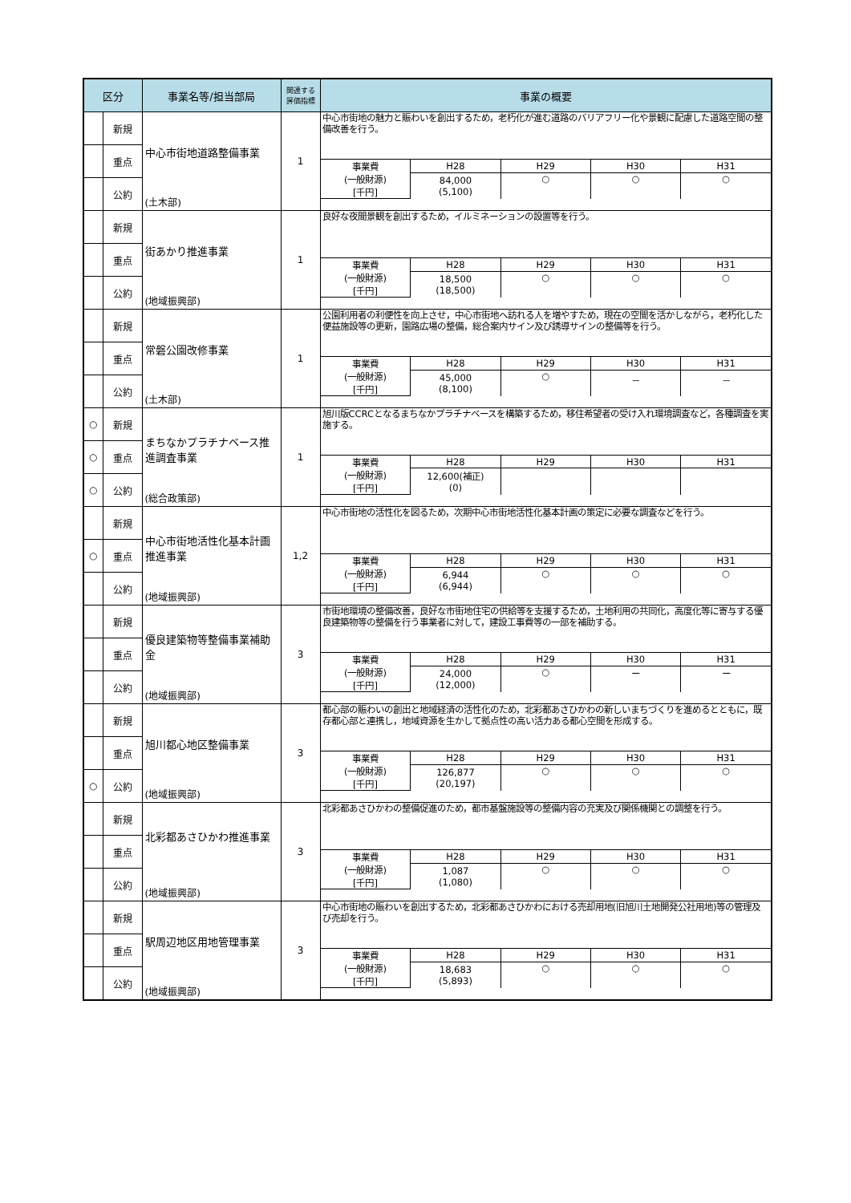| 区分 | | 事業名等/担当部局 | 関連する 評価指標 | 事業の概要 |
| --- | --- | --- | --- | --- |
| | 新規 | 中心市街地道路整備事業 (土木部) | 1 | / 中心市街地の魅力と賑わいを創出するため，老朽化が進む道路のバリアフリー化や景観に配慮した道路空間の整備改善を行う。 / / / / / / 事業費 (一般財源) [千円] / H28 / H29 / H30 / H31 / / / 84,000 (5,100) / ○ / ○ / ○ / |
| | 重点 | | | |
| | 公約 | | | |
| | 新規 | 街あかり推進事業 (地域振興部) | 1 | / 良好な夜間景観を創出するため，イルミネーションの設置等を行う。 / / / / / / 事業費 (一般財源) [千円] / H28 / H29 / H30 / H31 / / / 18,500 (18,500) / ○ / ○ / ○ / |
| | 重点 | | | |
| | 公約 | | | |
| | 新規 | 常磐公園改修事業 (土木部) | 1 | / 公園利用者の利便性を向上させ，中心市街地へ訪れる人を増やすため，現在の空間を活かしながら，老朽化した便益施設等の更新，園路広場の整備，総合案内サイン及び誘導サインの整備等を行う。 / / / / / / 事業費 (一般財源) [千円] / H28 / H29 / H30 / H31 / / / 45,000 (8,100) / ○ / － / － / |
| | 重点 | | | |
| | 公約 | | | |
| ○ | 新規 | まちなかプラチナベース推進調査事業 (総合政策部) | 1 | / 旭川版CCRCとなるまちなかプラチナベースを構築するため，移住希望者の受け入れ環境調査など，各種調査を実施する。 / / / / / / 事業費 (一般財源) [千円] / H28 / H29 / H30 / H31 / / / 12,600(補正) (0) / / / / |
| ○ | 重点 | | | |
| ○ | 公約 | | | |
| | 新規 | 中心市街地活性化基本計画推進事業 (地域振興部) | 1,2 | / 中心市街地の活性化を図るため，次期中心市街地活性化基本計画の策定に必要な調査などを行う。 / / / / / / 事業費 (一般財源) [千円] / H28 / H29 / H30 / H31 / / / 6,944 (6,944) / ○ / ○ / ○ / |
| ○ | 重点 | | | |
| | 公約 | | | |
| | 新規 | 優良建築物等整備事業補助金 (地域振興部) | 3 | / 市街地環境の整備改善，良好な市街地住宅の供給等を支援するため，土地利用の共同化，高度化等に寄与する優良建築物等の整備を行う事業者に対して，建設工事費等の一部を補助する。 / / / / / / 事業費 (一般財源) [千円] / H28 / H29 / H30 / H31 / / / 24,000 (12,000) / ○ / ー / ー / |
| | 重点 | | | |
| | 公約 | | | |
| | 新規 | 旭川都心地区整備事業 (地域振興部) | 3 | / 都心部の賑わいの創出と地域経済の活性化のため，北彩都あさひかわの新しいまちづくりを進めるとともに，既存都心部と連携し，地域資源を生かして拠点性の高い活力ある都心空間を形成する。 / / / / / / 事業費 (一般財源) [千円] / H28 / H29 / H30 / H31 / / / 126,877 (20,197) / ○ / ○ / ○ / |
| | 重点 | | | |
| ○ | 公約 | | | |
| | 新規 | 北彩都あさひかわ推進事業 (地域振興部) | 3 | / 北彩都あさひかわの整備促進のため，都市基盤施設等の整備内容の充実及び関係機関との調整を行う。 / / / / / / 事業費 (一般財源) [千円] / H28 / H29 / H30 / H31 / / / 1,087 (1,080) / ○ / ○ / ○ / |
| | 重点 | | | |
| | 公約 | | | |
| | 新規 | 駅周辺地区用地管理事業 (地域振興部) | 3 | / 中心市街地の賑わいを創出するため，北彩都あさひかわにおける売却用地(旧旭川土地開発公社用地)等の管理及び売却を行う。 / / / / / / 事業費 (一般財源) [千円] / H28 / H29 / H30 / H31 / / / 18,683 (5,893) / ○ / ○ / ○ / |
| | 重点 | | | |
| | 公約 | | | |